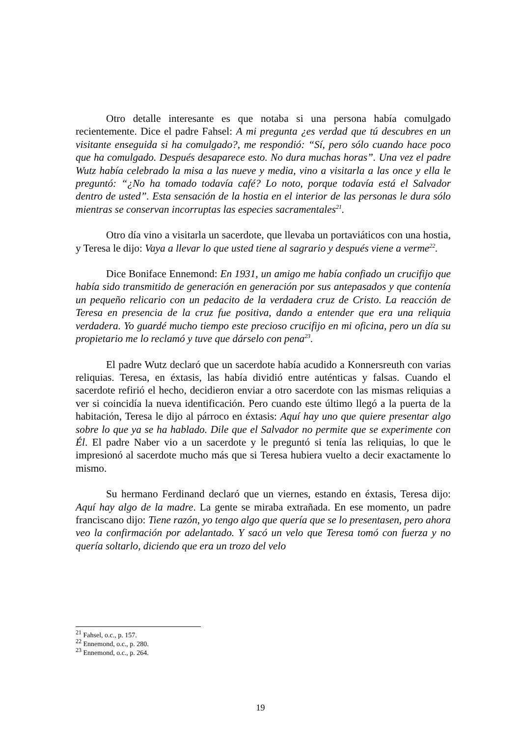Otro detalle interesante es que notaba si una persona había comulgado recientemente. Dice el padre Fahsel: A mi pregunta ¿es verdad que tú descubres en un visitante enseguida si ha comulgado?, me respondió: “Sí, pero sólo cuando hace poco que ha comulgado. Después desaparece esto. No dura muchas horas”. Una vez el padre Wutz había celebrado la misa a las nueve y media, vino a visitarla a las once y ella le preguntó: “¿No ha tomado todavía café? Lo noto, porque todavía está el Salvador dentro de usted”. Esta sensación de la hostia en el interior de las personas le dura sólo mientras se conservan incorruptas las especies sacramentales<sup>21</sup>.
Otro día vino a visitarla un sacerdote, que llevaba un portaviáticos con una hostia, y Teresa le dijo: Vaya a llevar lo que usted tiene al sagrario y después viene a verme<sup>22</sup>.
Dice Boniface Ennemond: En 1931, un amigo me había confiado un crucifijo que había sido transmitido de generación en generación por sus antepasados y que contenía un pequeño relicario con un pedacito de la verdadera cruz de Cristo. La reacción de Teresa en presencia de la cruz fue positiva, dando a entender que era una reliquia verdadera. Yo guardé mucho tiempo este precioso crucifijo en mi oficina, pero un día su propietario me lo reclamó y tuve que dárselo con pena<sup>23</sup>.
El padre Wutz declaró que un sacerdote había acudido a Konnersreuth con varias reliquias. Teresa, en éxtasis, las había dividió entre auténticas y falsas. Cuando el sacerdote refirió el hecho, decidieron enviar a otro sacerdote con las mismas reliquias a ver si coincidía la nueva identificación. Pero cuando este último llegó a la puerta de la habitación, Teresa le dijo al párroco en éxtasis: Aquí hay uno que quiere presentar algo sobre lo que ya se ha hablado. Dile que el Salvador no permite que se experimente con Él. El padre Naber vio a un sacerdote y le preguntó si tenía las reliquias, lo que le impresionó al sacerdote mucho más que si Teresa hubiera vuelto a decir exactamente lo mismo.
Su hermano Ferdinand declaró que un viernes, estando en éxtasis, Teresa dijo: Aquí hay algo de la madre. La gente se miraba extrañada. En ese momento, un padre franciscano dijo: Tiene razón, yo tengo algo que quería que se lo presentasen, pero ahora veo la confirmación por adelantado. Y sacó un velo que Teresa tomó con fuerza y no quería soltarlo, diciendo que era un trozo del velo
<sup>21</sup> Fahsel, o.c., p. 157.
<sup>22</sup> Ennemond, o.c., p. 280.
<sup>23</sup> Ennemond, o.c., p. 264.
19